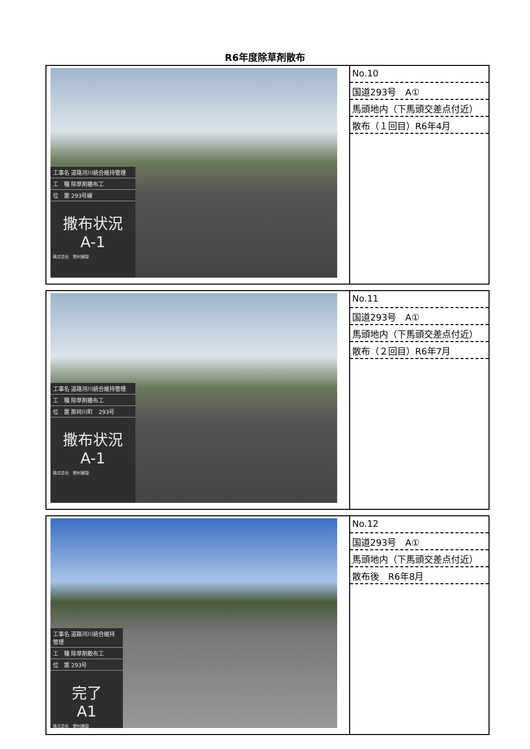R6年度除草剤散布
| 工事名 道路河川統合維持管理 工 種 除草剤撒布工 位 置 293号線 撒布状況 A-1 株式会社 野村建設 | No.10 国道293号 A① 馬頭地内（下馬頭交差点付近） 散布（１回目）R6年4月 |
| 工事名 道路河川統合維持管理 工 種 除草剤撒布工 位 置 那珂川町 293号 撒布状況 A-1 株式会社 野村建設 | No.11 国道293号 A① 馬頭地内（下馬頭交差点付近） 散布（２回目）R6年7月 |
| 工事名 道路河川統合維持管理 工 種 除草剤散布工 位 置 293号 完了 A1 株式会社 野村建設 | No.12 国道293号 A① 馬頭地内（下馬頭交差点付近） 散布後 R6年8月 |